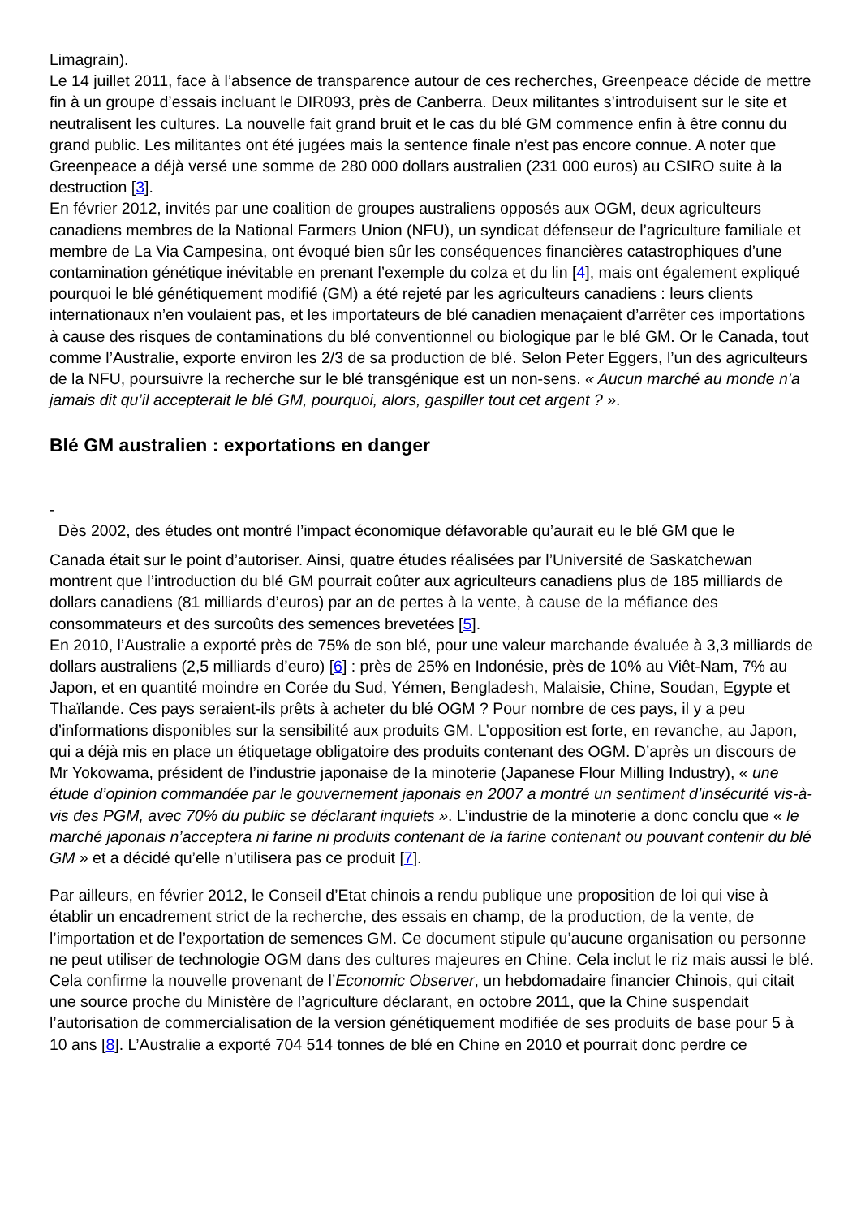Limagrain).
Le 14 juillet 2011, face à l’absence de transparence autour de ces recherches, Greenpeace décide de mettre fin à un groupe d’essais incluant le DIR093, près de Canberra. Deux militantes s’introduisent sur le site et neutralisent les cultures. La nouvelle fait grand bruit et le cas du blé GM commence enfin à être connu du grand public. Les militantes ont été jugées mais la sentence finale n’est pas encore connue. A noter que Greenpeace a déjà versé une somme de 280 000 dollars australien (231 000 euros) au CSIRO suite à la destruction [3].
En février 2012, invités par une coalition de groupes australiens opposés aux OGM, deux agriculteurs canadiens membres de la National Farmers Union (NFU), un syndicat défenseur de l’agriculture familiale et membre de La Via Campesina, ont évoqué bien sûr les conséquences financières catastrophiques d’une contamination génétique inévitable en prenant l’exemple du colza et du lin [4], mais ont également expliqué pourquoi le blé génétiquement modifié (GM) a été rejeté par les agriculteurs canadiens : leurs clients internationaux n’en voulaient pas, et les importateurs de blé canadien menaçaient d’arrêter ces importations à cause des risques de contaminations du blé conventionnel ou biologique par le blé GM. Or le Canada, tout comme l’Australie, exporte environ les 2/3 de sa production de blé. Selon Peter Eggers, l’un des agriculteurs de la NFU, poursuivre la recherche sur le blé transgénique est un non-sens. « Aucun marché au monde n’a jamais dit qu’il accepterait le blé GM, pourquoi, alors, gaspiller tout cet argent ? ».
Blé GM australien : exportations en danger
-
Dès 2002, des études ont montré l’impact économique défavorable qu’aurait eu le blé GM que le
Canada était sur le point d’autoriser. Ainsi, quatre études réalisées par l’Université de Saskatchewan montrent que l’introduction du blé GM pourrait coûter aux agriculteurs canadiens plus de 185 milliards de dollars canadiens (81 milliards d’euros) par an de pertes à la vente, à cause de la méfiance des consommateurs et des surcoûts des semences brevetées [5].
En 2010, l’Australie a exporté près de 75% de son blé, pour une valeur marchande évaluée à 3,3 milliards de dollars australiens (2,5 milliards d’euro) [6] : près de 25% en Indonésie, près de 10% au Viêt-Nam, 7% au Japon, et en quantité moindre en Corée du Sud, Yémen, Bengladesh, Malaisie, Chine, Soudan, Egypte et Thaïlande. Ces pays seraient-ils prêts à acheter du blé OGM ? Pour nombre de ces pays, il y a peu d’informations disponibles sur la sensibilité aux produits GM. L’opposition est forte, en revanche, au Japon, qui a déjà mis en place un étiquetage obligatoire des produits contenant des OGM. D’après un discours de Mr Yokowama, président de l’industrie japonaise de la minoterie (Japanese Flour Milling Industry), « une étude d’opinion commandée par le gouvernement japonais en 2007 a montré un sentiment d’insécurité vis-à-vis des PGM, avec 70% du public se déclarant inquiets ». L’industrie de la minoterie a donc conclu que « le marché japonais n’acceptera ni farine ni produits contenant de la farine contenant ou pouvant contenir du blé GM » et a décidé qu’elle n’utilisera pas ce produit [7].
Par ailleurs, en février 2012, le Conseil d’Etat chinois a rendu publique une proposition de loi qui vise à établir un encadrement strict de la recherche, des essais en champ, de la production, de la vente, de l’importation et de l’exportation de semences GM. Ce document stipule qu’aucune organisation ou personne ne peut utiliser de technologie OGM dans des cultures majeures en Chine. Cela inclut le riz mais aussi le blé. Cela confirme la nouvelle provenant de l’Economic Observer, un hebdomadaire financier Chinois, qui citait une source proche du Ministère de l’agriculture déclarant, en octobre 2011, que la Chine suspendait l’autorisation de commercialisation de la version génétiquement modifiée de ses produits de base pour 5 à 10 ans [8]. L’Australie a exporté 704 514 tonnes de blé en Chine en 2010 et pourrait donc perdre ce